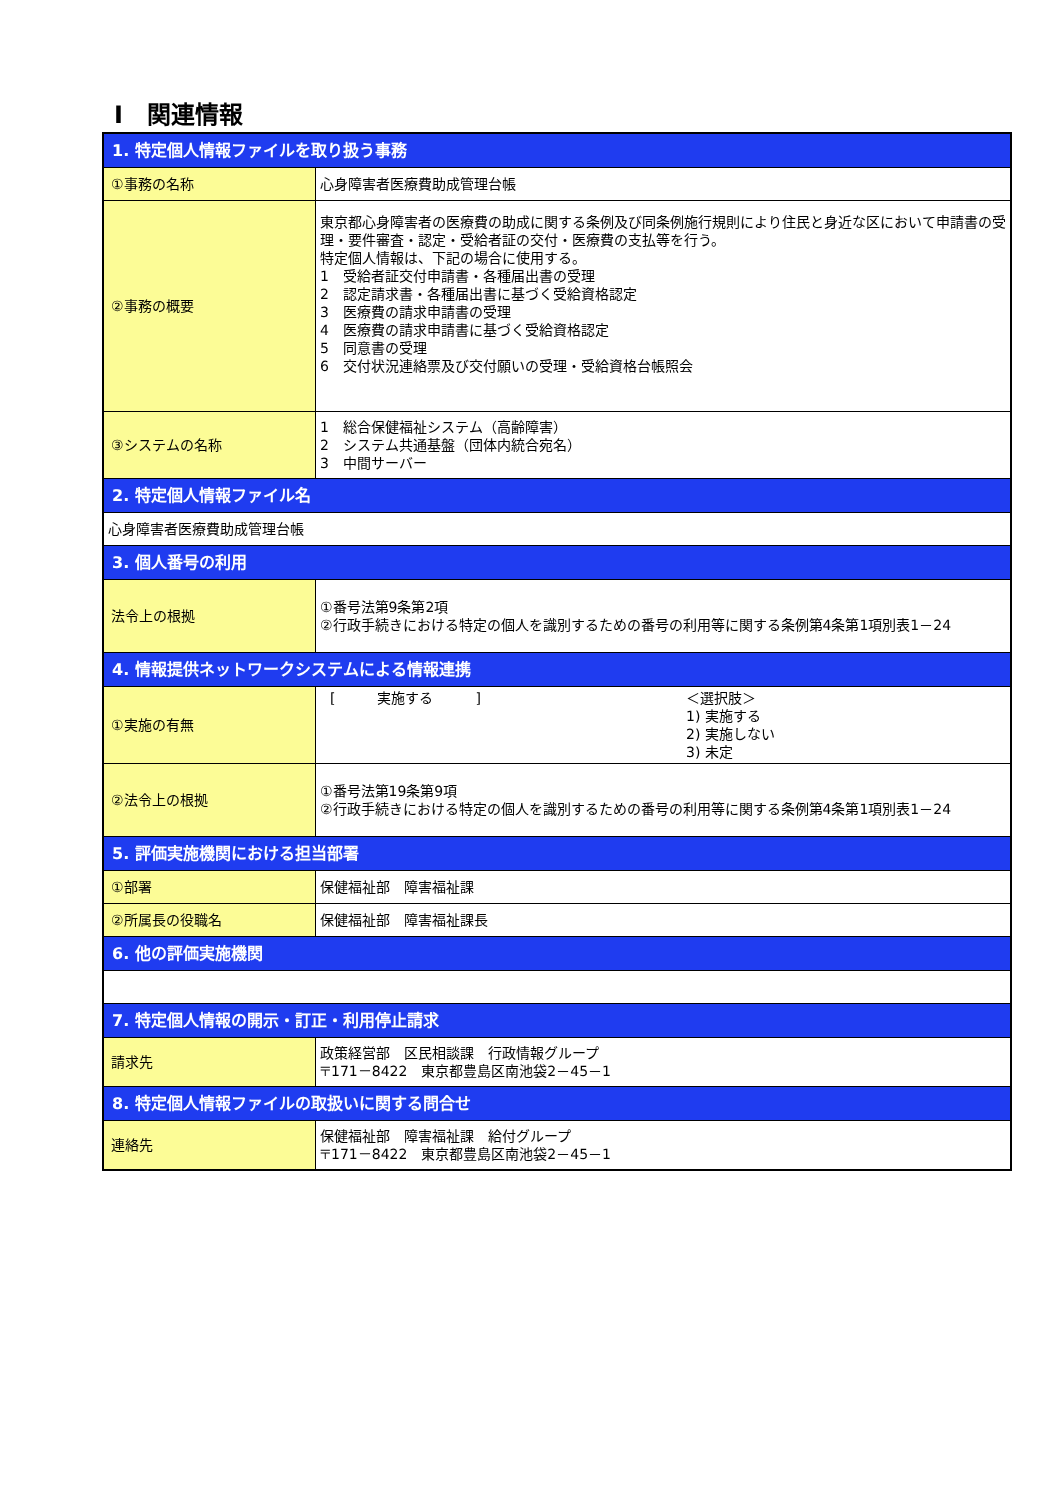Ⅰ　関連情報
| 1. 特定個人情報ファイルを取り扱う事務 | |
| ①事務の名称 | 心身障害者医療費助成管理台帳 |
| ②事務の概要 | 東京都心身障害者の医療費の助成に関する条例及び同条例施行規則により住民と身近な区において申請書の受理・要件審査・認定・受給者証の交付・医療費の支払等を行う。 特定個人情報は、下記の場合に使用する。 1 受給者証交付申請書・各種届出書の受理 2 認定請求書・各種届出書に基づく受給資格認定 3 医療費の請求申請書の受理 4 医療費の請求申請書に基づく受給資格認定 5 同意書の受理 6 交付状況連絡票及び交付願いの受理・受給資格台帳照会 |
| ③システムの名称 | 1 総合保健福祉システム（高齢障害） 2 システム共通基盤（団体内統合宛名） 3 中間サーバー |
| 2. 特定個人情報ファイル名 | |
| 心身障害者医療費助成管理台帳 | |
| 3. 個人番号の利用 | |
| 法令上の根拠 | ①番号法第9条第2項 ②行政手続きにおける特定の個人を識別するための番号の利用等に関する条例第4条第1項別表1－24 |
| 4. 情報提供ネットワークシステムによる情報連携 | |
| ①実施の有無 | [ 実施する ] ＜選択肢＞ 1) 実施する 2) 実施しない 3) 未定 |
| ②法令上の根拠 | ①番号法第19条第9項 ②行政手続きにおける特定の個人を識別するための番号の利用等に関する条例第4条第1項別表1－24 |
| 5. 評価実施機関における担当部署 | |
| ①部署 | 保健福祉部 障害福祉課 |
| ②所属長の役職名 | 保健福祉部 障害福祉課長 |
| 6. 他の評価実施機関 | |
| 7. 特定個人情報の開示・訂正・利用停止請求 | |
| 請求先 | 政策経営部 区民相談課 行政情報グループ 〒171－8422 東京都豊島区南池袋2－45－1 |
| 8. 特定個人情報ファイルの取扱いに関する問合せ | |
| 連絡先 | 保健福祉部 障害福祉課 給付グループ 〒171－8422 東京都豊島区南池袋2－45－1 |